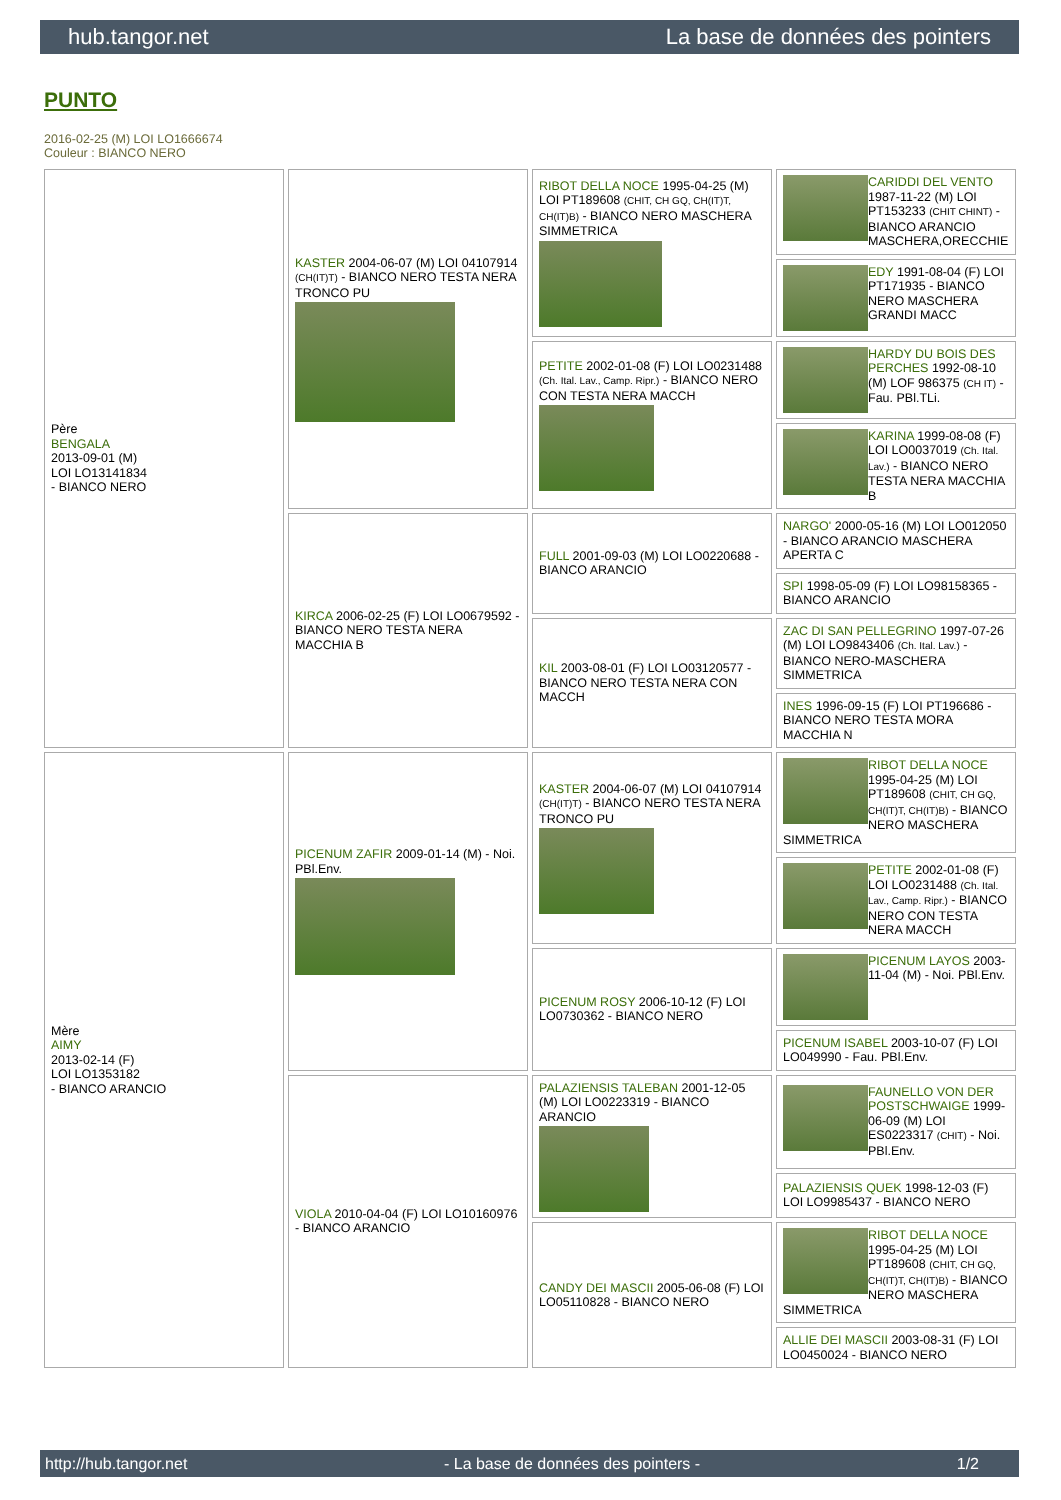hub.tangor.net La base de données des pointers
PUNTO
2016-02-25 (M) LOI LO1666674
Couleur : BIANCO NERO
| Père BENGALA 2013-09-01 (M) LOI LO13141834 - BIANCO NERO | KASTER 2004-06-07 (M) LOI 04107914 (CH(IT)T) - BIANCO NERO TESTA NERA TRONCO PU | RIBOT DELLA NOCE 1995-04-25 (M) LOI PT189608 (CHIT, CH GQ, CH(IT)T, CH(IT)B) - BIANCO NERO MASCHERA SIMMETRICA | CARIDDI DEL VENTO 1987-11-22 (M) LOI PT153233 (CHIT CHINT) - BIANCO ARANCIO MASCHERA,ORECCHIE |
| | | | EDY 1991-08-04 (F) LOI PT171935 - BIANCO NERO MASCHERA GRANDI MACC |
| | | PETITE 2002-01-08 (F) LOI LO0231488 (Ch. Ital. Lav., Camp. Ripr.) - BIANCO NERO CON TESTA NERA MACCH | HARDY DU BOIS DES PERCHES 1992-08-10 (M) LOF 986375 (CH IT) - Fau. PBl.TLi. |
| | | | KARINA 1999-08-08 (F) LOI LO0037019 (Ch. Ital. Lav.) - BIANCO NERO TESTA NERA MACCHIA B |
| | KIRCA 2006-02-25 (F) LOI LO0679592 - BIANCO NERO TESTA NERA MACCHIA B | FULL 2001-09-03 (M) LOI LO0220688 - BIANCO ARANCIO | NARGO' 2000-05-16 (M) LOI LO012050 - BIANCO ARANCIO MASCHERA APERTA C |
| | | | SPI 1998-05-09 (F) LOI LO98158365 - BIANCO ARANCIO |
| | | KIL 2003-08-01 (F) LOI LO03120577 - BIANCO NERO TESTA NERA CON MACCH | ZAC DI SAN PELLEGRINO 1997-07-26 (M) LOI LO9843406 (Ch. Ital. Lav.) - BIANCO NERO-MASCHERA SIMMETRICA |
| | | | INES 1996-09-15 (F) LOI PT196686 - BIANCO NERO TESTA MORA MACCHIA N |
| Mère AIMY 2013-02-14 (F) LOI LO1353182 - BIANCO ARANCIO | PICENUM ZAFIR 2009-01-14 (M) - Noi. PBl.Env. | KASTER 2004-06-07 (M) LOI 04107914 (CH(IT)T) - BIANCO NERO TESTA NERA TRONCO PU | RIBOT DELLA NOCE 1995-04-25 (M) LOI PT189608 (CHIT, CH GQ, CH(IT)T, CH(IT)B) - BIANCO NERO MASCHERA SIMMETRICA |
| | | | PETITE 2002-01-08 (F) LOI LO0231488 (Ch. Ital. Lav., Camp. Ripr.) - BIANCO NERO CON TESTA NERA MACCH |
| | | PICENUM ROSY 2006-10-12 (F) LOI LO0730362 - BIANCO NERO | PICENUM LAYOS 2003-11-04 (M) - Noi. PBl.Env. |
| | | | PICENUM ISABEL 2003-10-07 (F) LOI LO049990 - Fau. PBl.Env. |
| | VIOLA 2010-04-04 (F) LOI LO10160976 - BIANCO ARANCIO | PALAZIENSIS TALEBAN 2001-12-05 (M) LOI LO0223319 - BIANCO ARANCIO | FAUNELLO VON DER POSTSCHWAIGE 1999-06-09 (M) LOI ES0223317 (CHIT) - Noi. PBl.Env. |
| | | | PALAZIENSIS QUEK 1998-12-03 (F) LOI LO9985437 - BIANCO NERO |
| | | CANDY DEI MASCII 2005-06-08 (F) LOI LO05110828 - BIANCO NERO | RIBOT DELLA NOCE 1995-04-25 (M) LOI PT189608 (CHIT, CH GQ, CH(IT)T, CH(IT)B) - BIANCO NERO MASCHERA SIMMETRICA |
| | | | ALLIE DEI MASCII 2003-08-31 (F) LOI LO0450024 - BIANCO NERO |
http://hub.tangor.net - La base de données des pointers - 1/2